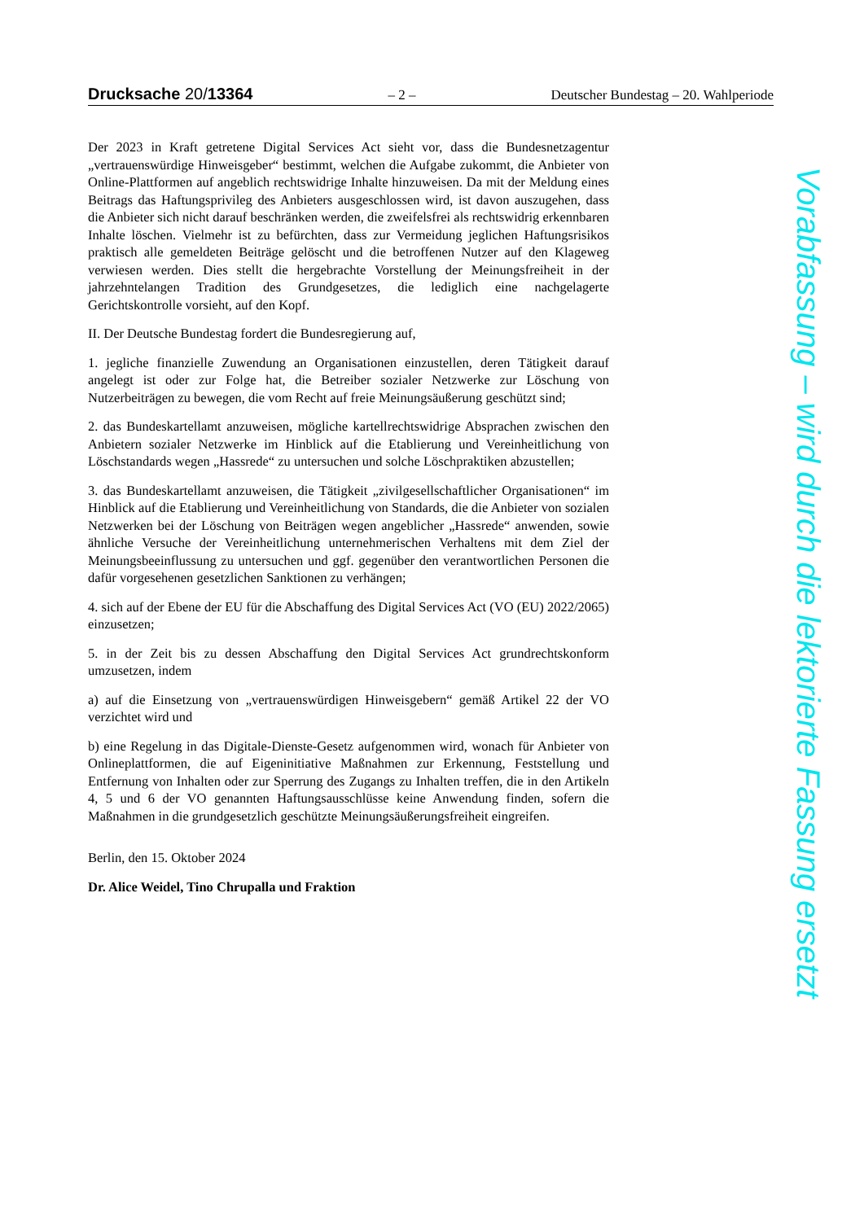Drucksache 20/13364 – 2 – Deutscher Bundestag – 20. Wahlperiode
Der 2023 in Kraft getretene Digital Services Act sieht vor, dass die Bundesnetzagentur „vertrauenswürdige Hinweisgeber“ bestimmt, welchen die Aufgabe zukommt, die Anbieter von Online-Plattformen auf angeblich rechtswidrige Inhalte hinzuweisen. Da mit der Meldung eines Beitrags das Haftungsprivileg des Anbieters ausgeschlossen wird, ist davon auszugehen, dass die Anbieter sich nicht darauf beschränken werden, die zweifelsfrei als rechtswidrig erkennbaren Inhalte löschen. Vielmehr ist zu befürchten, dass zur Vermeidung jeglichen Haftungsrisikos praktisch alle gemeldeten Beiträge gelöscht und die betroffenen Nutzer auf den Klageweg verwiesen werden. Dies stellt die hergebrachte Vorstellung der Meinungsfreiheit in der jahrzehntelangen Tradition des Grundgesetzes, die lediglich eine nachgelagerte Gerichtskontrolle vorsieht, auf den Kopf.
II. Der Deutsche Bundestag fordert die Bundesregierung auf,
1. jegliche finanzielle Zuwendung an Organisationen einzustellen, deren Tätigkeit darauf angelegt ist oder zur Folge hat, die Betreiber sozialer Netzwerke zur Löschung von Nutzerbeiträgen zu bewegen, die vom Recht auf freie Meinungsäußerung geschützt sind;
2. das Bundeskartellamt anzuweisen, mögliche kartellrechtswidrige Absprachen zwischen den Anbietern sozialer Netzwerke im Hinblick auf die Etablierung und Vereinheitlichung von Löschstandards wegen „Hassrede“ zu untersuchen und solche Löschpraktiken abzustellen;
3. das Bundeskartellamt anzuweisen, die Tätigkeit „zivilgesellschaftlicher Organisationen“ im Hinblick auf die Etablierung und Vereinheitlichung von Standards, die die Anbieter von sozialen Netzwerken bei der Löschung von Beiträgen wegen angeblicher „Hassrede“ anwenden, sowie ähnliche Versuche der Vereinheitlichung unternehmerischen Verhaltens mit dem Ziel der Meinungsbeeinflussung zu untersuchen und ggf. gegenüber den verantwortlichen Personen die dafür vorgesehenen gesetzlichen Sanktionen zu verhängen;
4. sich auf der Ebene der EU für die Abschaffung des Digital Services Act (VO (EU) 2022/2065) einzusetzen;
5. in der Zeit bis zu dessen Abschaffung den Digital Services Act grundrechtskonform umzusetzen, indem
a) auf die Einsetzung von „vertrauenswürdigen Hinweisgebern“ gemäß Artikel 22 der VO verzichtet wird und
b) eine Regelung in das Digitale-Dienste-Gesetz aufgenommen wird, wonach für Anbieter von Onlineplattformen, die auf Eigeninitiative Maßnahmen zur Erkennung, Feststellung und Entfernung von Inhalten oder zur Sperrung des Zugangs zu Inhalten treffen, die in den Artikeln 4, 5 und 6 der VO genannten Haftungsausschlüsse keine Anwendung finden, sofern die Maßnahmen in die grundgesetzlich geschützte Meinungsäußerungsfreiheit eingreifen.
Berlin, den 15. Oktober 2024
Dr. Alice Weidel, Tino Chrupalla und Fraktion
Vorabfassung – wird durch die lektorierte Fassung ersetzt